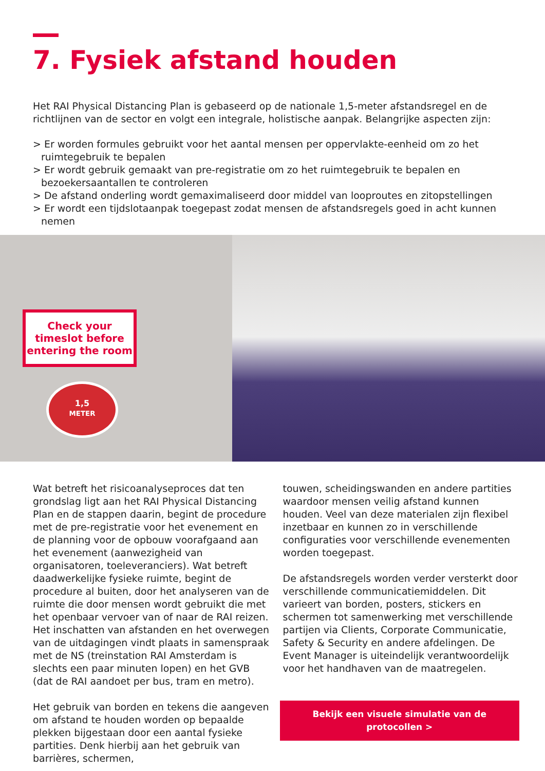7. Fysiek afstand houden
Het RAI Physical Distancing Plan is gebaseerd op de nationale 1,5-meter afstandsregel en de richtlijnen van de sector en volgt een integrale, holistische aanpak. Belangrijke aspecten zijn:
> Er worden formules gebruikt voor het aantal mensen per oppervlakte-eenheid om zo het ruimtegebruik te bepalen
> Er wordt gebruik gemaakt van pre-registratie om zo het ruimtegebruik te bepalen en bezoekersaantallen te controleren
> De afstand onderling wordt gemaximaliseerd door middel van looproutes en zitopstellingen
> Er wordt een tijdslotaanpak toegepast zodat mensen de afstandsregels goed in acht kunnen nemen
Check your timeslot before entering the room
1,5
METER
Wat betreft het risicoanalyseproces dat ten grondslag ligt aan het RAI Physical Distancing Plan en de stappen daarin, begint de procedure met de pre-registratie voor het evenement en de planning voor de opbouw voorafgaand aan het evenement (aanwezigheid van organisatoren, toeleveranciers). Wat betreft daadwerkelijke fysieke ruimte, begint de procedure al buiten, door het analyseren van de ruimte die door mensen wordt gebruikt die met het openbaar vervoer van of naar de RAI reizen. Het inschatten van afstanden en het overwegen van de uitdagingen vindt plaats in samenspraak met de NS (treinstation RAI Amsterdam is slechts een paar minuten lopen) en het GVB (dat de RAI aandoet per bus, tram en metro).
Het gebruik van borden en tekens die aangeven om afstand te houden worden op bepaalde plekken bijgestaan door een aantal fysieke partities. Denk hierbij aan het gebruik van barrières, schermen,
touwen, scheidingswanden en andere partities waardoor mensen veilig afstand kunnen houden. Veel van deze materialen zijn flexibel inzetbaar en kunnen zo in verschillende configuraties voor verschillende evenementen worden toegepast.
De afstandsregels worden verder versterkt door verschillende communicatiemiddelen. Dit varieert van borden, posters, stickers en schermen tot samenwerking met verschillende partijen via Clients, Corporate Communicatie, Safety & Security en andere afdelingen. De Event Manager is uiteindelijk verantwoordelijk voor het handhaven van de maatregelen.
Bekijk een visuele simulatie van de protocollen >